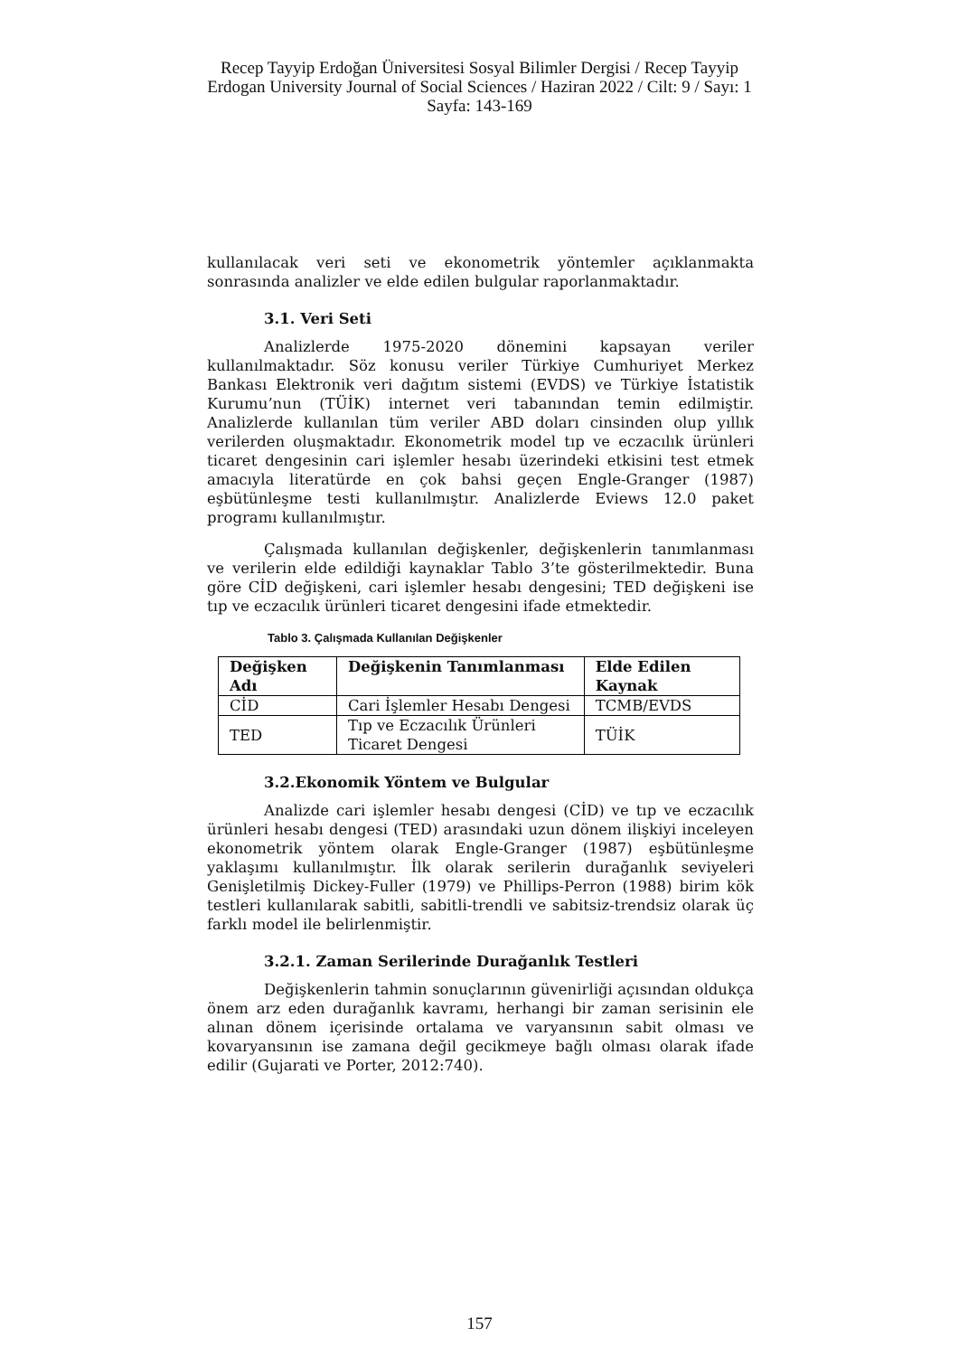Recep Tayyip Erdoğan Üniversitesi Sosyal Bilimler Dergisi / Recep Tayyip Erdogan University Journal of Social Sciences / Haziran 2022 / Cilt: 9 / Sayı: 1
Sayfa: 143-169
kullanılacak veri seti ve ekonometrik yöntemler açıklanmakta sonrasında analizler ve elde edilen bulgular raporlanmaktadır.
3.1. Veri Seti
Analizlerde 1975-2020 dönemini kapsayan veriler kullanılmaktadır. Söz konusu veriler Türkiye Cumhuriyet Merkez Bankası Elektronik veri dağıtım sistemi (EVDS) ve Türkiye İstatistik Kurumu’nun (TÜİK) internet veri tabanından temin edilmiştir. Analizlerde kullanılan tüm veriler ABD doları cinsinden olup yıllık verilerden oluşmaktadır. Ekonometrik model tıp ve eczacılık ürünleri ticaret dengesinin cari işlemler hesabı üzerindeki etkisini test etmek amacıyla literatürde en çok bahsi geçen Engle-Granger (1987) eşbütünleşme testi kullanılmıştır. Analizlerde Eviews 12.0 paket programı kullanılmıştır.
Çalışmada kullanılan değişkenler, değişkenlerin tanımlanması ve verilerin elde edildiği kaynaklar Tablo 3’te gösterilmektedir. Buna göre CİD değişkeni, cari işlemler hesabı dengesini; TED değişkeni ise tıp ve eczacılık ürünleri ticaret dengesini ifade etmektedir.
Tablo 3. Çalışmada Kullanılan Değişkenler
| Değişken Adı | Değişkenin Tanımlanması | Elde Edilen Kaynak |
| --- | --- | --- |
| CİD | Cari İşlemler Hesabı Dengesi | TCMB/EVDS |
| TED | Tıp ve Eczacılık Ürünleri Ticaret Dengesi | TÜİK |
3.2.Ekonomik Yöntem ve Bulgular
Analizde cari işlemler hesabı dengesi (CİD) ve tıp ve eczacılık ürünleri hesabı dengesi (TED) arasındaki uzun dönem ilişkiyi inceleyen ekonometrik yöntem olarak Engle-Granger (1987) eşbütünleşme yaklaşımı kullanılmıştır. İlk olarak serilerin durağanlık seviyeleri Genişletilmiş Dickey-Fuller (1979) ve Phillips-Perron (1988) birim kök testleri kullanılarak sabitli, sabitli-trendli ve sabitsiz-trendsiz olarak üç farklı model ile belirlenmiştir.
3.2.1. Zaman Serilerinde Durağanlık Testleri
Değişkenlerin tahmin sonuçlarının güvenirliği açısından oldukça önem arz eden durağanlık kavramı, herhangi bir zaman serisinin ele alınan dönem içerisinde ortalama ve varyansının sabit olması ve kovaryansının ise zamana değil gecikmeye bağlı olması olarak ifade edilir (Gujarati ve Porter, 2012:740).
157